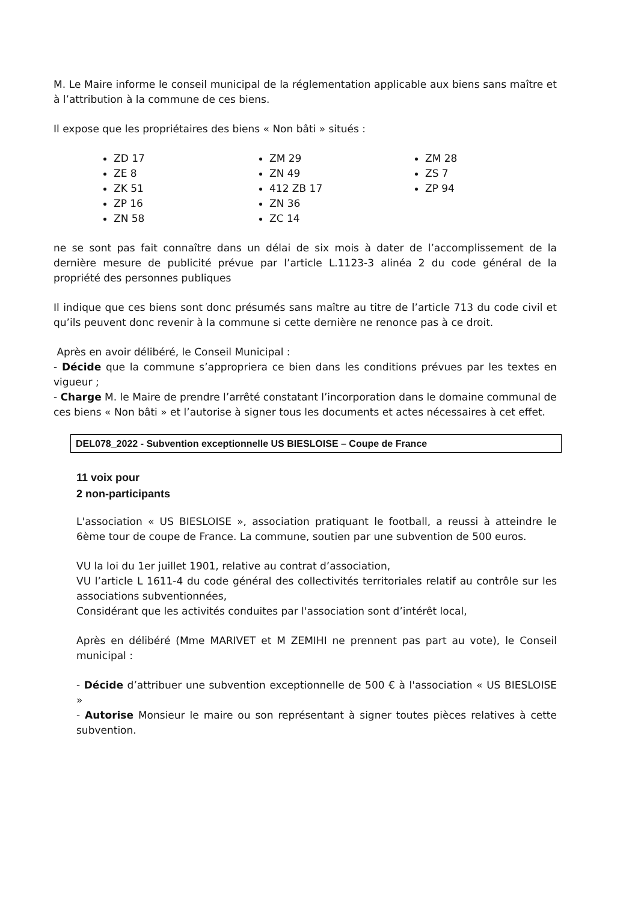M. Le Maire informe le conseil municipal de la réglementation applicable aux biens sans maître et à l’attribution à la commune de ces biens.
Il expose que les propriétaires des biens « Non bâti » situés :
ZD 17
ZE 8
ZK 51
ZP 16
ZN 58
ZM 29
ZN 49
412 ZB 17
ZN 36
ZC 14
ZM 28
ZS 7
ZP 94
ne se sont pas fait connaître dans un délai de six mois à dater de l’accomplissement de la dernière mesure de publicité prévue par l’article L.1123-3 alinéa 2 du code général de la propriété des personnes publiques
Il indique que ces biens sont donc présumés sans maître au titre de l’article 713 du code civil et qu’ils peuvent donc revenir à la commune si cette dernière ne renonce pas à ce droit.
Après en avoir délibéré, le Conseil Municipal :
- Décide que la commune s’appropriera ce bien dans les conditions prévues par les textes en vigueur ;
- Charge M. le Maire de prendre l’arrêté constatant l’incorporation dans le domaine communal de ces biens « Non bâti » et l’autorise à signer tous les documents et actes nécessaires à cet effet.
DEL078_2022 - Subvention exceptionnelle US BIESLOISE – Coupe de France
11 voix pour
2 non-participants
L'association « US BIESLOISE », association pratiquant le football, a reussi à atteindre le 6ème tour de coupe de France. La commune, soutien par une subvention de 500 euros.
VU la loi du 1er juillet 1901, relative au contrat d’association,
VU l’article L 1611-4 du code général des collectivités territoriales relatif au contrôle sur les associations subventionnées,
Considérant que les activités conduites par l'association sont d’intérêt local,
Après en délibéré (Mme MARIVET et M ZEMIHI ne prennent pas part au vote), le Conseil municipal :
- Décide d’attribuer une subvention exceptionnelle de 500 € à l'association « US BIESLOISE »
- Autorise Monsieur le maire ou son représentant à signer toutes pièces relatives à cette subvention.